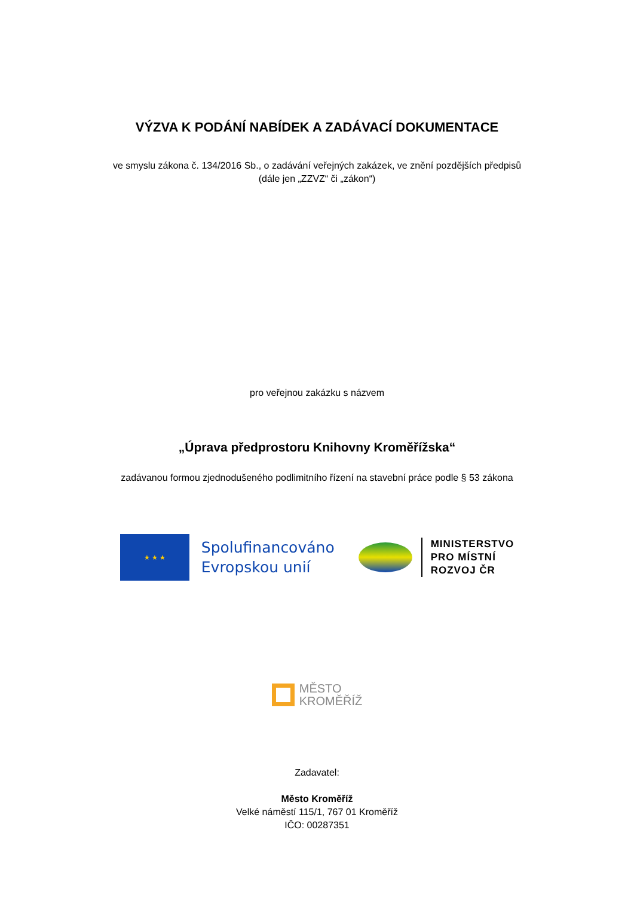VÝZVA K PODÁNÍ NABÍDEK A ZADÁVACÍ DOKUMENTACE
ve smyslu zákona č. 134/2016 Sb., o zadávání veřejných zakázek, ve znění pozdějších předpisů
(dále jen „ZZVZ“ či „zákon“)
pro veřejnou zakázku s názvem
„Úprava předprostoru Knihovny Kroměřížska“
zadávanou formou zjednodušeného podlimitního řízení na stavební práce podle § 53 zákona
★ ★ ★
Spolufinancováno
Evropskou unií
MINISTERSTVO
PRO MÍSTNÍ
ROZVOJ ČR
MĚSTO
KROMĚŘÍŽ
Zadavatel:
Město Kroměříž
Velké náměstí 115/1, 767 01 Kroměříž
IČO: 00287351